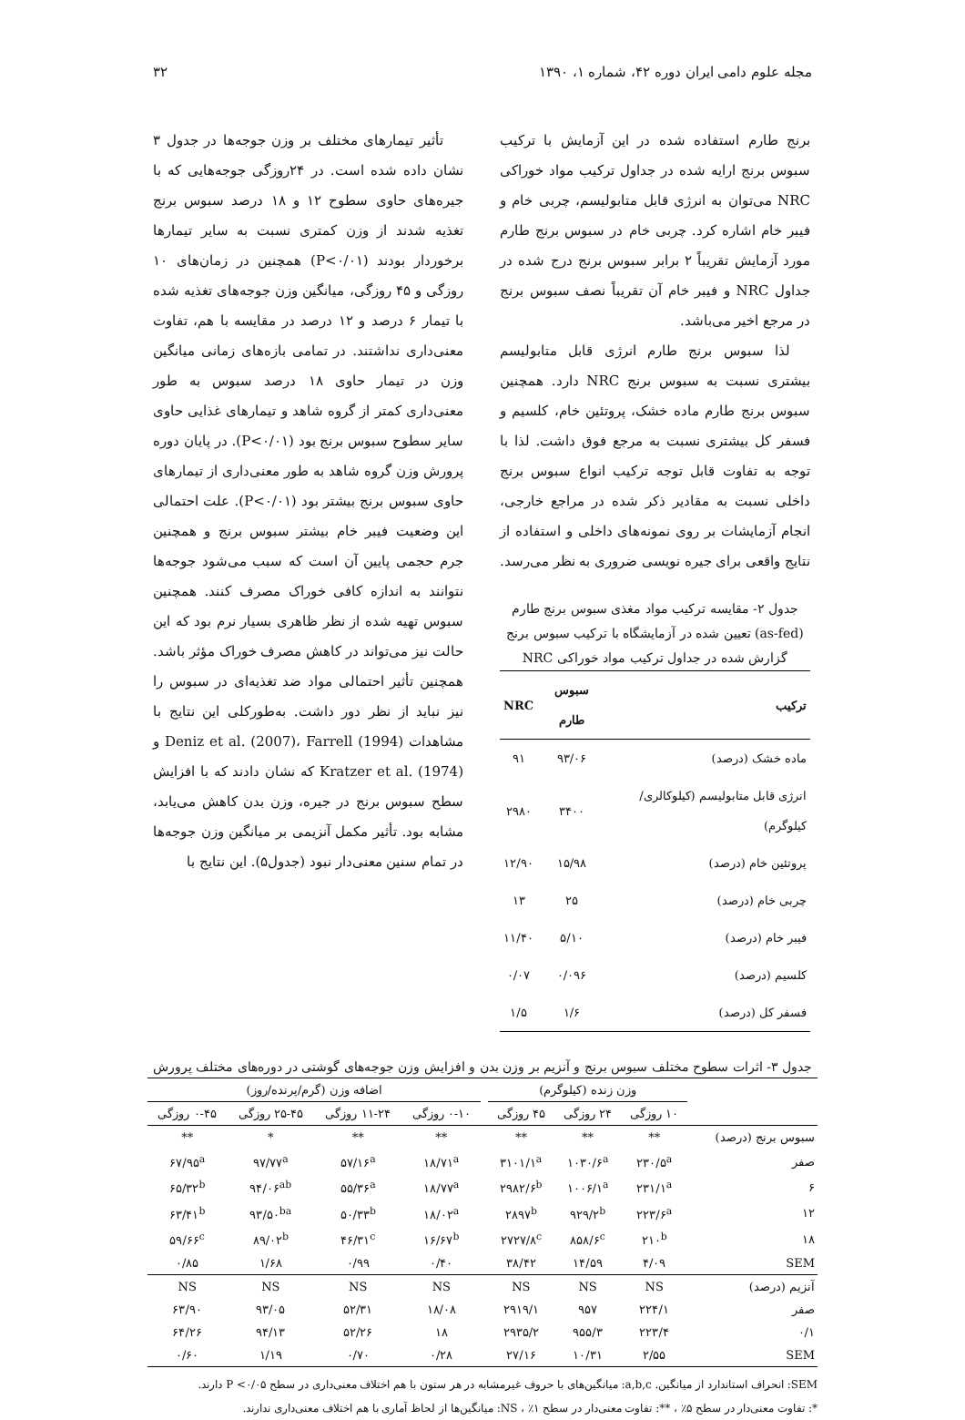مجله علوم دامی ایران دوره ۴۲، شماره ۱، ۱۳۹۰ ۳۲
برنج طارم استفاده شده در این آزمایش با ترکیب سبوس برنج ارایه شده در جداول ترکیب مواد خوراکی NRC می‌توان به انرژی قابل متابولیسم، چربی خام و فیبر خام اشاره کرد. چربی خام در سبوس برنج طارم مورد آزمایش تقریباً ۲ برابر سبوس برنج درج شده در جداول NRC و فیبر خام آن تقریباً نصف سبوس برنج در مرجع اخیر می‌باشد.
لذا سبوس برنج طارم انرژی قابل متابولیسم بیشتری نسبت به سبوس برنج NRC دارد. همچنین سبوس برنج طارم ماده خشک، پروتئین خام، کلسیم و فسفر کل بیشتری نسبت به مرجع فوق داشت. لذا با توجه به تفاوت قابل توجه ترکیب انواع سبوس برنج داخلی نسبت به مقادیر ذکر شده در مراجع خارجی، انجام آزمایشات بر روی نمونه‌های داخلی و استفاده از نتایج واقعی برای جیره نویسی ضروری به نظر می‌رسد.
جدول ۲- مقایسه ترکیب مواد مغذی سبوس برنج طارم (as-fed) تعیین شده در آزمایشگاه با ترکیب سبوس برنج گزارش شده در جداول ترکیب مواد خوراکی NRC
| ترکیب | سبوس طارم | NRC |
| --- | --- | --- |
| ماده خشک (درصد) | ۹۳/۰۶ | ۹۱ |
| انرژی قابل متابولیسم (کیلوکالری/کیلوگرم) | ۳۴۰۰ | ۲۹۸۰ |
| پروتئین خام (درصد) | ۱۵/۹۸ | ۱۲/۹۰ |
| چربی خام (درصد) | ۲۵ | ۱۳ |
| فیبر خام (درصد) | ۵/۱۰ | ۱۱/۴۰ |
| کلسیم (درصد) | ۰/۰۹۶ | ۰/۰۷ |
| فسفر کل (درصد) | ۱/۶ | ۱/۵ |
تأثیر تیمارهای مختلف بر وزن جوجه‌ها در جدول ۳ نشان داده شده است. در ۲۴روزگی جوجه‌هایی که با جیره‌های حاوی سطوح ۱۲ و ۱۸ درصد سبوس برنج تغذیه شدند از وزن کمتری نسبت به سایر تیمارها برخوردار بودند (P<۰/۰۱) همچنین در زمان‌های ۱۰ روزگی و ۴۵ روزگی، میانگین وزن جوجه‌های تغذیه شده با تیمار ۶ درصد و ۱۲ درصد در مقایسه با هم، تفاوت معنی‌داری نداشتند. در تمامی بازه‌های زمانی میانگین وزن در تیمار حاوی ۱۸ درصد سبوس به طور معنی‌داری کمتر از گروه شاهد و تیمارهای غذایی حاوی سایر سطوح سبوس برنج بود (P<۰/۰۱). در پایان دوره پرورش وزن گروه شاهد به طور معنی‌داری از تیمارهای حاوی سبوس برنج بیشتر بود (P<۰/۰۱). علت احتمالی این وضعیت فیبر خام بیشتر سبوس برنج و همچنین جرم حجمی پایین آن است که سبب می‌شود جوجه‌ها نتوانند به اندازه کافی خوراک مصرف کنند. همچنین سبوس تهیه شده از نظر ظاهری بسیار نرم بود که این حالت نیز می‌تواند در کاهش مصرف خوراک مؤثر باشد. همچنین تأثیر احتمالی مواد ضد تغذیه‌ای در سبوس را نیز نباید از نظر دور داشت. به‌طورکلی این نتایج با مشاهدات Deniz et al. (2007)، Farrell (1994) و Kratzer et al. (1974) که نشان دادند که با افزایش سطح سبوس برنج در جیره، وزن بدن کاهش می‌یابد، مشابه بود. تأثیر مکمل آنزیمی بر میانگین وزن جوجه‌ها در تمام سنین معنی‌دار نبود (جدول۵). این نتایج با
جدول ۳- اثرات سطوح مختلف سبوس برنج و آنزیم بر وزن بدن و افزایش وزن جوجه‌های گوشتی در دوره‌های مختلف پرورش
| | وزن زنده (کیلوگرم) | | | | اضافه وزن (گرم/پرنده/روز) | | | |
| --- | --- | --- | --- | --- | --- | --- | --- | --- |
| | ۱۰ روزگی | ۲۴ روزگی | ۴۵ روزگی | | ۰-۱۰ روزگی | ۱۱-۲۴ روزگی | ۲۵-۴۵ روزگی | ۰-۴۵ روزگی |
| سبوس برنج (درصد) | ** | ** | ** | | ** | ** | * | ** |
| صفر | ۲۳۰/۵<sup>a</sup> | ۱۰۳۰/۶<sup>a</sup> | ۳۱۰۱/۱<sup>a</sup> | | ۱۸/۷۱<sup>a</sup> | ۵۷/۱۶<sup>a</sup> | ۹۷/۷۷<sup>a</sup> | ۶۷/۹۵<sup>a</sup> |
| ۶ | ۲۳۱/۱<sup>a</sup> | ۱۰۰۶/۱<sup>a</sup> | ۲۹۸۲/۶<sup>b</sup> | | ۱۸/۷۷<sup>a</sup> | ۵۵/۳۶<sup>a</sup> | ۹۴/۰۶<sup>ab</sup> | ۶۵/۳۲<sup>b</sup> |
| ۱۲ | ۲۲۳/۶<sup>a</sup> | ۹۲۹/۲<sup>b</sup> | ۲۸۹۷<sup>b</sup> | | ۱۸/۰۲<sup>a</sup> | ۵۰/۳۳<sup>b</sup> | ۹۳/۵۰<sup>ba</sup> | ۶۳/۴۱<sup>b</sup> |
| ۱۸ | ۲۱۰<sup>b</sup> | ۸۵۸/۶<sup>c</sup> | ۲۷۲۷/۸<sup>c</sup> | | ۱۶/۶۷<sup>b</sup> | ۴۶/۳۱<sup>c</sup> | ۸۹/۰۲<sup>b</sup> | ۵۹/۶۶<sup>c</sup> |
| SEM | ۴/۰۹ | ۱۴/۵۹ | ۳۸/۴۲ | | ۰/۴۰ | ۰/۹۹ | ۱/۶۸ | ۰/۸۵ |
| آنزیم (درصد) | NS | NS | NS | | NS | NS | NS | NS |
| صفر | ۲۲۴/۱ | ۹۵۷ | ۲۹۱۹/۱ | | ۱۸/۰۸ | ۵۲/۳۱ | ۹۳/۰۵ | ۶۳/۹۰ |
| ۰/۱ | ۲۲۳/۴ | ۹۵۵/۳ | ۲۹۳۵/۲ | | ۱۸ | ۵۲/۲۶ | ۹۴/۱۳ | ۶۴/۲۶ |
| SEM | ۲/۵۵ | ۱۰/۳۱ | ۲۷/۱۶ | | ۰/۲۸ | ۰/۷۰ | ۱/۱۹ | ۰/۶۰ |
SEM: انحراف استاندارد از میانگین. a,b,c: میانگین‌های با حروف غیرمشابه در هر ستون با هم اختلاف معنی‌داری در سطح P <۰/۰۵ دارند.
*: تفاوت معنی‌دار در سطح ۵٪ ، **: تفاوت معنی‌دار در سطح ۱٪ ، NS: میانگین‌ها از لحاظ آماری با هم اختلاف معنی‌داری ندارند.